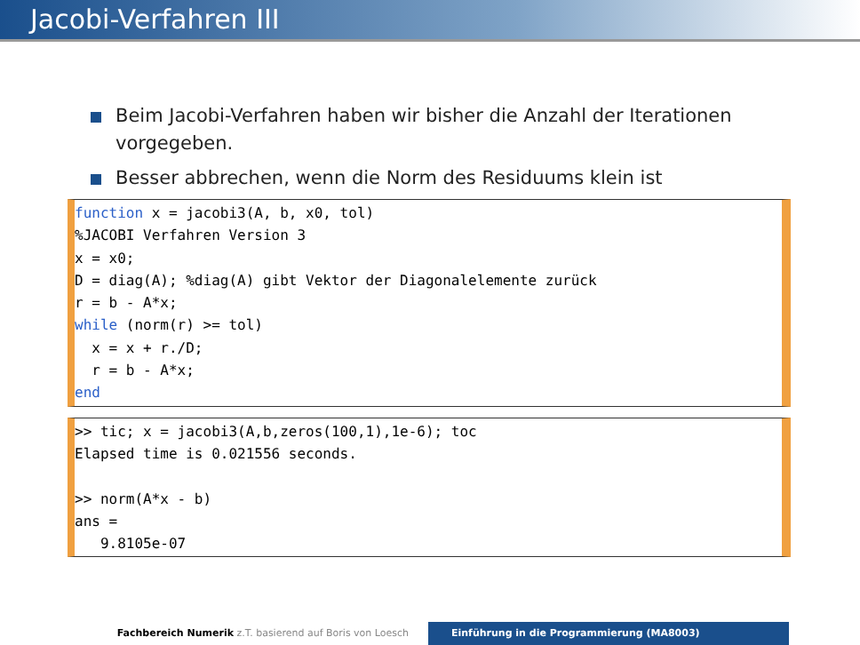Jacobi-Verfahren III
Beim Jacobi-Verfahren haben wir bisher die Anzahl der Iterationen vorgegeben.
Besser abbrechen, wenn die Norm des Residuums klein ist
function x = jacobi3(A, b, x0, tol)
%JACOBI Verfahren Version 3
x = x0;
D = diag(A); %diag(A) gibt Vektor der Diagonalelemente zurück
r = b - A*x;
while (norm(r) >= tol)
  x = x + r./D;
  r = b - A*x;
end
>> tic; x = jacobi3(A,b,zeros(100,1),1e-6); toc
Elapsed time is 0.021556 seconds.

>> norm(A*x - b)
ans =
   9.8105e-07
Fachbereich Numerik z.T. basierend auf Boris von Loesch Einführung in die Programmierung (MA8003)